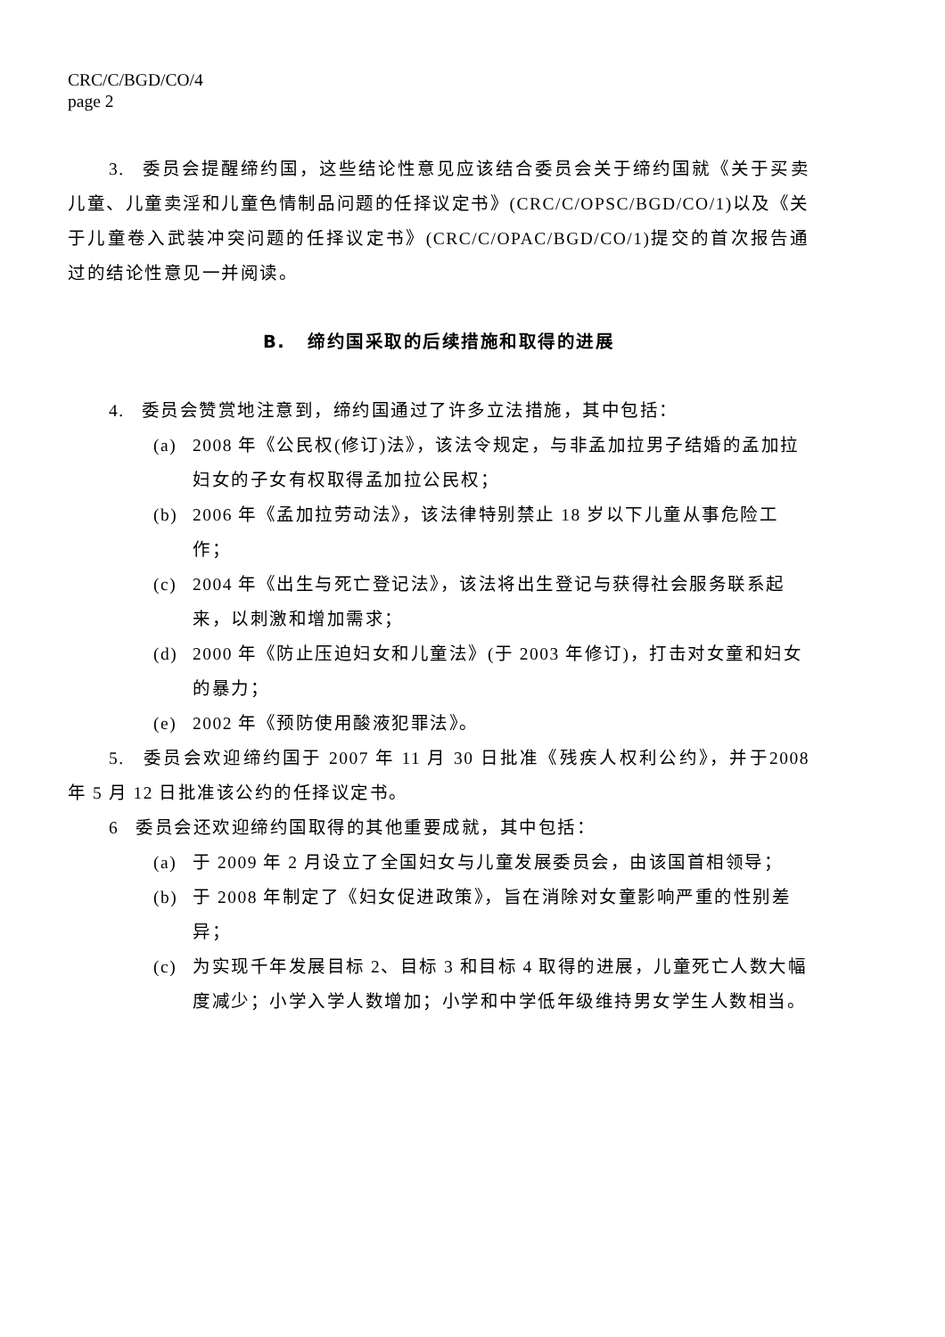CRC/C/BGD/CO/4
page 2
3. 委员会提醒缔约国，这些结论性意见应该结合委员会关于缔约国就《关于买卖儿童、儿童卖淫和儿童色情制品问题的任择议定书》(CRC/C/OPSC/BGD/CO/1)以及《关于儿童卷入武装冲突问题的任择议定书》(CRC/C/OPAC/BGD/CO/1)提交的首次报告通过的结论性意见一并阅读。
B. 缔约国采取的后续措施和取得的进展
4. 委员会赞赏地注意到，缔约国通过了许多立法措施，其中包括：
(a) 2008 年《公民权(修订)法》，该法令规定，与非孟加拉男子结婚的孟加拉妇女的子女有权取得孟加拉公民权；
(b) 2006 年《孟加拉劳动法》，该法律特别禁止 18 岁以下儿童从事危险工作；
(c) 2004 年《出生与死亡登记法》，该法将出生登记与获得社会服务联系起来，以刺激和增加需求；
(d) 2000 年《防止压迫妇女和儿童法》(于 2003 年修订)，打击对女童和妇女的暴力；
(e) 2002 年《预防使用酸液犯罪法》。
5. 委员会欢迎缔约国于 2007 年 11 月 30 日批准《残疾人权利公约》，并于2008 年 5 月 12 日批准该公约的任择议定书。
6 委员会还欢迎缔约国取得的其他重要成就，其中包括：
(a) 于 2009 年 2 月设立了全国妇女与儿童发展委员会，由该国首相领导；
(b) 于 2008 年制定了《妇女促进政策》，旨在消除对女童影响严重的性别差异；
(c) 为实现千年发展目标 2、目标 3 和目标 4 取得的进展，儿童死亡人数大幅度减少；小学入学人数增加；小学和中学低年级维持男女学生人数相当。